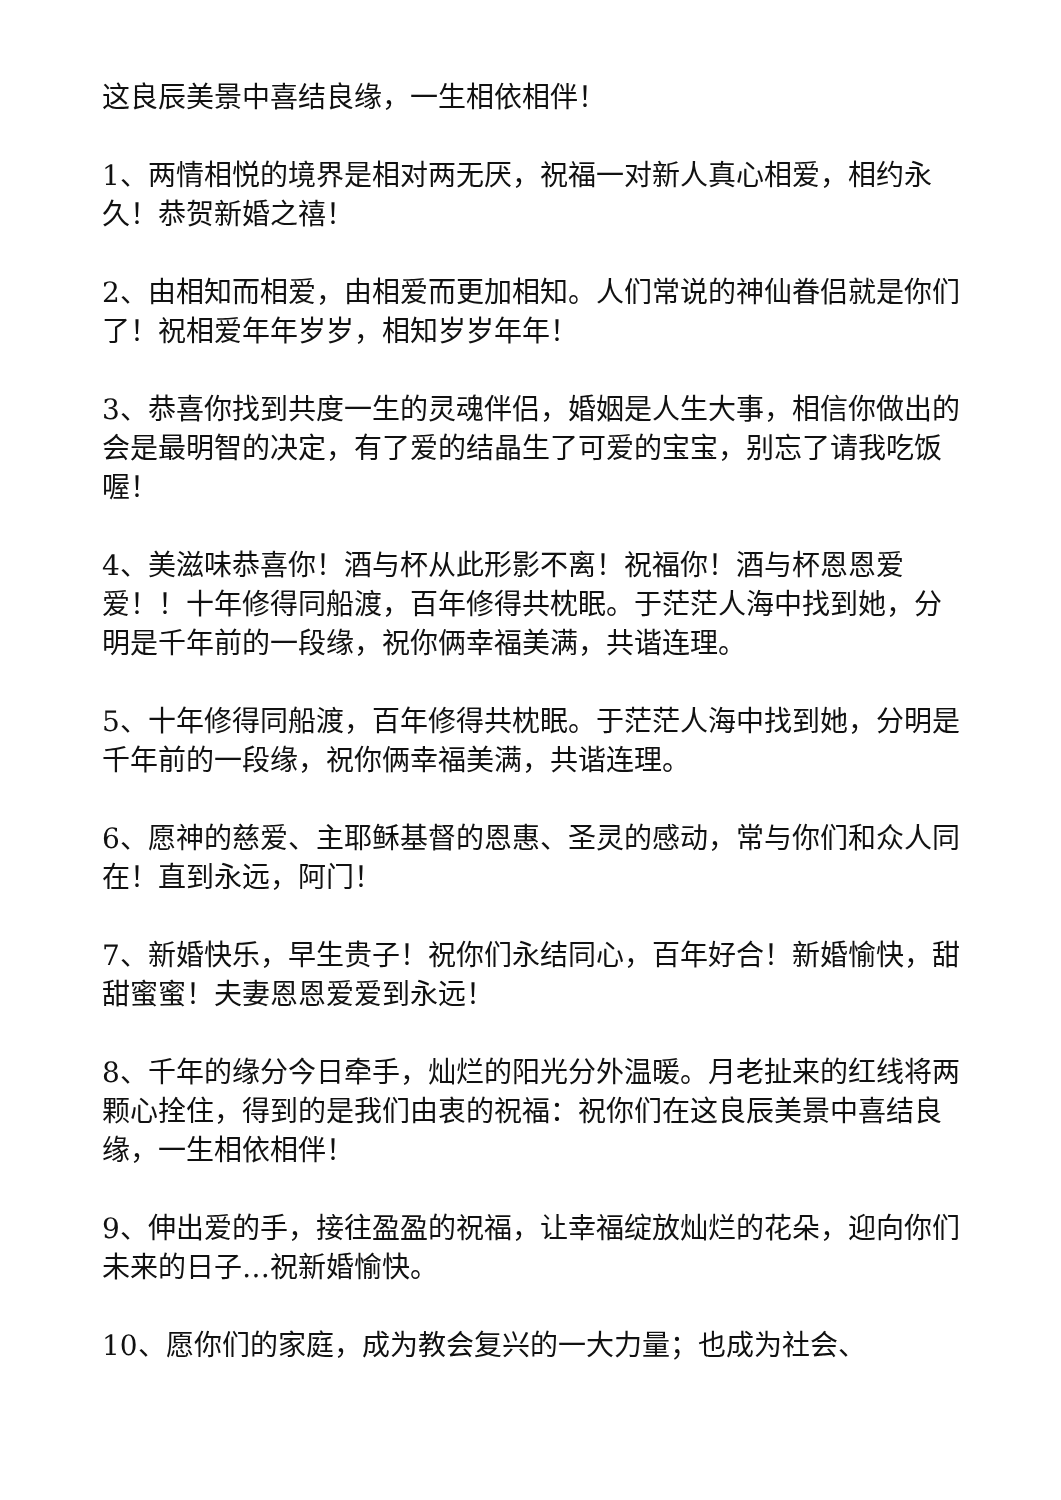这良辰美景中喜结良缘，一生相依相伴！
1、两情相悦的境界是相对两无厌，祝福一对新人真心相爱，相约永久！恭贺新婚之禧！
2、由相知而相爱，由相爱而更加相知。人们常说的神仙眷侣就是你们了！祝相爱年年岁岁，相知岁岁年年！
3、恭喜你找到共度一生的灵魂伴侣，婚姻是人生大事，相信你做出的会是最明智的决定，有了爱的结晶生了可爱的宝宝，别忘了请我吃饭喔！
4、美滋味恭喜你！酒与杯从此形影不离！祝福你！酒与杯恩恩爱爱！！十年修得同船渡，百年修得共枕眠。于茫茫人海中找到她，分明是千年前的一段缘，祝你俩幸福美满，共谐连理。
5、十年修得同船渡，百年修得共枕眠。于茫茫人海中找到她，分明是千年前的一段缘，祝你俩幸福美满，共谐连理。
6、愿神的慈爱、主耶稣基督的恩惠、圣灵的感动，常与你们和众人同在！直到永远，阿门！
7、新婚快乐，早生贵子！祝你们永结同心，百年好合！新婚愉快，甜甜蜜蜜！夫妻恩恩爱爱到永远！
8、千年的缘分今日牵手，灿烂的阳光分外温暖。月老扯来的红线将两颗心拴住，得到的是我们由衷的祝福：祝你们在这良辰美景中喜结良缘，一生相依相伴！
9、伸出爱的手，接往盈盈的祝福，让幸福绽放灿烂的花朵，迎向你们未来的日子…祝新婚愉快。
10、愿你们的家庭，成为教会复兴的一大力量；也成为社会、